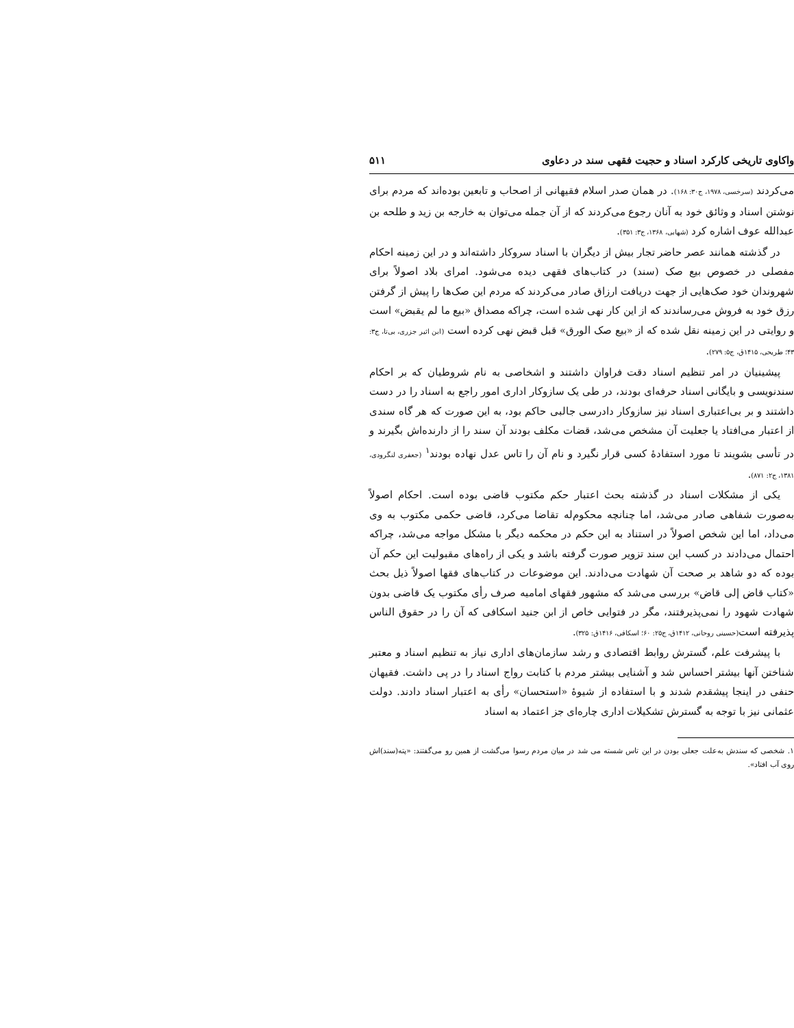واکاوی تاریخی کارکرد اسناد و حجیت فقهی سند در دعاوی ۵۱۱
می‌کردند (سرخسی، ۱۹۷۸، ج۳۰: ۱۶۸). در همان صدر اسلام فقیهانی از اصحاب و تابعین بوده‌اند که مردم برای نوشتن اسناد و وثائق خود به آنان رجوع می‌کردند که از آن جمله می‌توان به خارجه بن زید و طلحه بن عبدالله عوف اشاره کرد (شهابی، ۱۳۶۸، ج۳: ۳۵۱).
در گذشته همانند عصر حاضر تجار بیش از دیگران با اسناد سروکار داشته‌اند و در این زمینه احکام مفصلی در خصوص بیع صک (سند) در کتاب‌های فقهی دیده می‌شود. امرای بلاد اصولاً برای شهروندان خود صک‌هایی از جهت دریافت ارزاق صادر می‌کردند که مردم این صک‌ها را پیش از گرفتن رزق خود به فروش می‌رساندند که از این کار نهی شده است، چراکه مصداق «بیع ما لم یقبض» است و روایتی در این زمینه نقل شده که از «بیع صک الورق» قبل قبض نهی کرده است (ابن اثیر جزری، بی‌تا، ج۳: ۴۳؛ طریحی، ۱۴۱۵ق، ج۵: ۲۷۹).
پیشینیان در امر تنظیم اسناد دقت فراوان داشتند و اشخاصی به نام شروطیان که بر احکام سندنویسی و بایگانی اسناد حرفه‌ای بودند، در طی یک سازوکار اداری امور راجع به اسناد را در دست داشتند و بر بی‌اعتباری اسناد نیز سازوکار دادرسی جالبی حاکم بود، به این صورت که هر گاه سندی از اعتبار می‌افتاد یا جعلیت آن مشخص می‌شد، قضات مکلف بودند آن سند را از دارنده‌اش بگیرند و در تأسی بشویند تا مورد استفادهٔ کسی قرار نگیرد و نام آن را تاس عدل نهاده بودند<sup>۱</sup> (جعفری لنگرودی، ۱۳۸۱، ج۲: ۸۷۱).
یکی از مشکلات اسناد در گذشته بحث اعتبار حکم مکتوب قاضی بوده است. احکام اصولاً به‌صورت شفاهی صادر می‌شد، اما چنانچه محکوم‌له تقاضا می‌کرد، قاضی حکمی مکتوب به وی می‌داد، اما این شخص اصولاً در استناد به این حکم در محکمه دیگر با مشکل مواجه می‌شد، چراکه احتمال می‌دادند در کسب این سند تزویر صورت گرفته باشد و یکی از راه‌های مقبولیت این حکم آن بوده که دو شاهد بر صحت آن شهادت می‌دادند. این موضوعات در کتاب‌های فقها اصولاً ذیل بحث «کتاب قاض إلی قاض» بررسی می‌شد که مشهور فقهای امامیه صرف رأی مکتوب یک قاضی بدون شهادت شهود را نمی‌پذیرفتند، مگر در فتوایی خاص از ابن جنید اسکافی که آن را در حقوق الناس پذیرفته است(حسینی روحانی، ۱۴۱۲ق، ج۲۵: ۶۰؛ اسکافی، ۱۴۱۶ق: ۳۲۵).
با پیشرفت علم، گسترش روابط اقتصادی و رشد سازمان‌های اداری نیاز به تنظیم اسناد و معتبر شناختن آنها بیشتر احساس شد و آشنایی بیشتر مردم با کتابت رواج اسناد را در پی داشت. فقیهان حنفی در اینجا پیشقدم شدند و با استفاده از شیوهٔ «استحسان» رأی به اعتبار اسناد دادند. دولت عثمانی نیز با توجه به گسترش تشکیلات اداری چاره‌ای جز اعتماد به اسناد
۱. شخصی که سندش به‌علت جعلی بودن در این تاس شسته می شد در میان مردم رسوا می‌گشت از همین رو می‌گفتند: «پته(سند)اش روی آب افتاد».